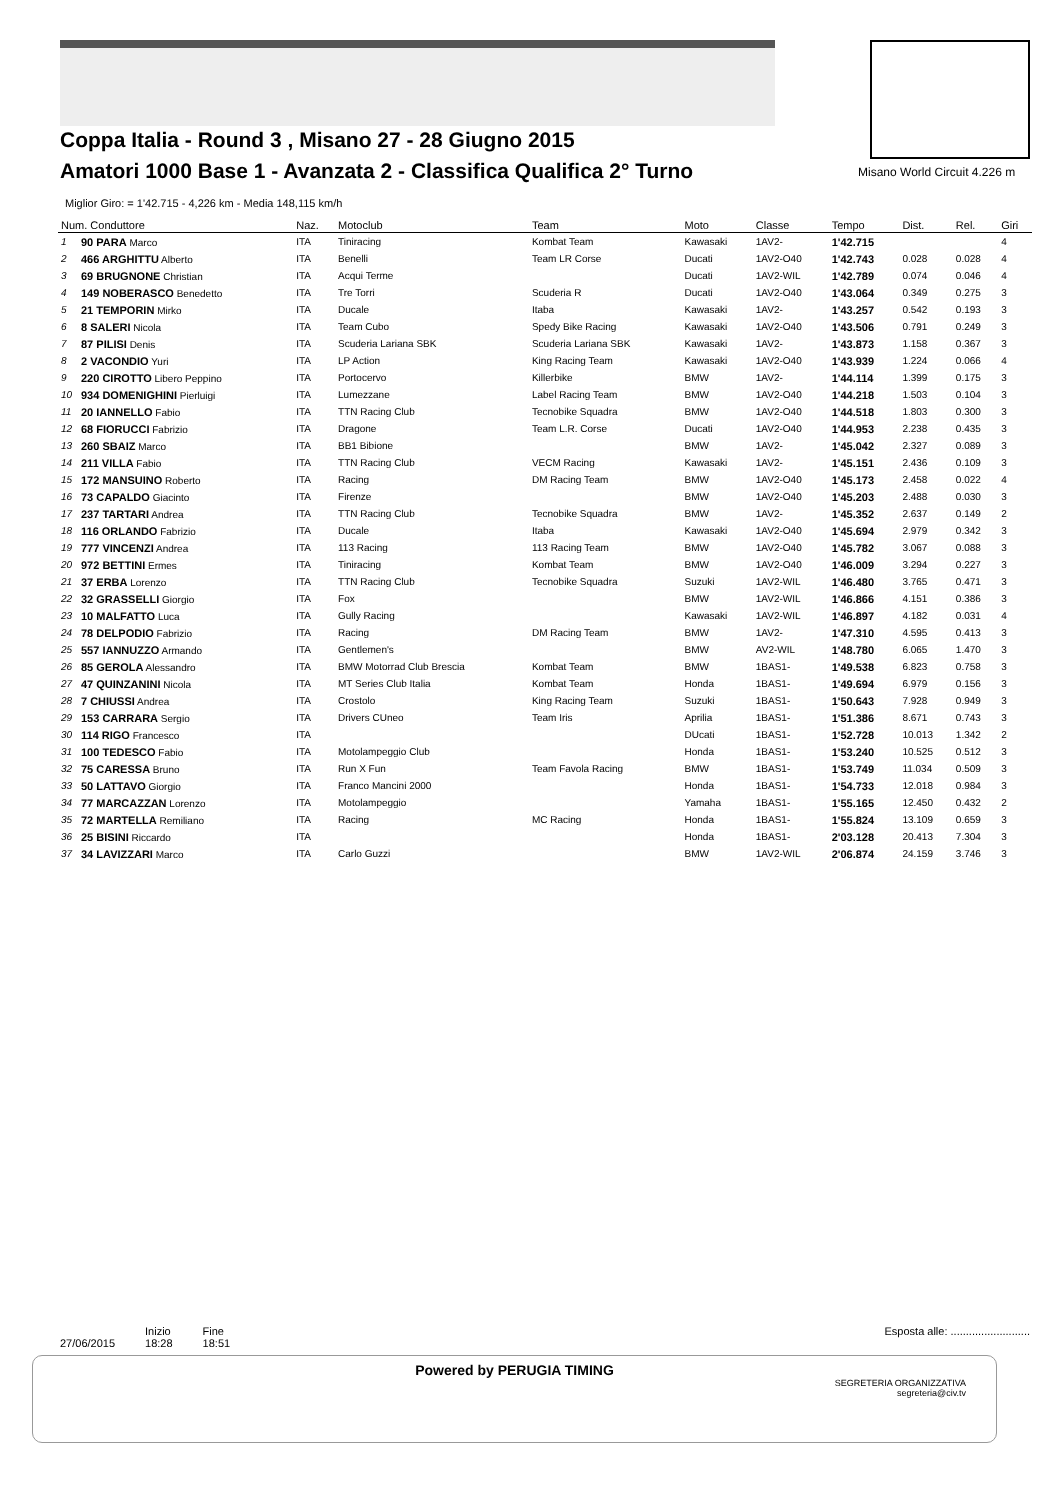Coppa Italia - Round 3 , Misano 27 - 28 Giugno 2015
Amatori 1000 Base 1 - Avanzata 2 - Classifica Qualifica 2° Turno
Misano World Circuit 4.226 m
Miglior Giro: = 1'42.715 - 4,226 km - Media 148,115 km/h
| Num. Conduttore | | Naz. | Motoclub | Team | Moto | Classe | Tempo | Dist. | Rel. | Giri |
| --- | --- | --- | --- | --- | --- | --- | --- | --- | --- | --- |
| 1 | 90 PARA Marco | ITA | Tiniracing | Kombat Team | Kawasaki | 1AV2- | 1'42.715 | | | 4 |
| 2 | 466 ARGHITTU Alberto | ITA | Benelli | Team LR Corse | Ducati | 1AV2-O40 | 1'42.743 | 0.028 | 0.028 | 4 |
| 3 | 69 BRUGNONE Christian | ITA | Acqui Terme | | Ducati | 1AV2-WIL | 1'42.789 | 0.074 | 0.046 | 4 |
| 4 | 149 NOBERASCO Benedetto | ITA | Tre Torri | Scuderia R | Ducati | 1AV2-O40 | 1'43.064 | 0.349 | 0.275 | 3 |
| 5 | 21 TEMPORIN Mirko | ITA | Ducale | Itaba | Kawasaki | 1AV2- | 1'43.257 | 0.542 | 0.193 | 3 |
| 6 | 8 SALERI Nicola | ITA | Team Cubo | Spedy Bike Racing | Kawasaki | 1AV2-O40 | 1'43.506 | 0.791 | 0.249 | 3 |
| 7 | 87 PILISI Denis | ITA | Scuderia Lariana SBK | Scuderia Lariana SBK | Kawasaki | 1AV2- | 1'43.873 | 1.158 | 0.367 | 3 |
| 8 | 2 VACONDIO Yuri | ITA | LP Action | King Racing Team | Kawasaki | 1AV2-O40 | 1'43.939 | 1.224 | 0.066 | 4 |
| 9 | 220 CIROTTO Libero Peppino | ITA | Portocervo | Killerbike | BMW | 1AV2- | 1'44.114 | 1.399 | 0.175 | 3 |
| 10 | 934 DOMENIGHINI Pierluigi | ITA | Lumezzane | Label Racing Team | BMW | 1AV2-O40 | 1'44.218 | 1.503 | 0.104 | 3 |
| 11 | 20 IANNELLO Fabio | ITA | TTN Racing Club | Tecnobike Squadra | BMW | 1AV2-O40 | 1'44.518 | 1.803 | 0.300 | 3 |
| 12 | 68 FIORUCCI Fabrizio | ITA | Dragone | Team L.R. Corse | Ducati | 1AV2-O40 | 1'44.953 | 2.238 | 0.435 | 3 |
| 13 | 260 SBAIZ Marco | ITA | BB1 Bibione | | BMW | 1AV2- | 1'45.042 | 2.327 | 0.089 | 3 |
| 14 | 211 VILLA Fabio | ITA | TTN Racing Club | VECM Racing | Kawasaki | 1AV2- | 1'45.151 | 2.436 | 0.109 | 3 |
| 15 | 172 MANSUINO Roberto | ITA | Racing | DM Racing Team | BMW | 1AV2-O40 | 1'45.173 | 2.458 | 0.022 | 4 |
| 16 | 73 CAPALDO Giacinto | ITA | Firenze | | BMW | 1AV2-O40 | 1'45.203 | 2.488 | 0.030 | 3 |
| 17 | 237 TARTARI Andrea | ITA | TTN Racing Club | Tecnobike Squadra | BMW | 1AV2- | 1'45.352 | 2.637 | 0.149 | 2 |
| 18 | 116 ORLANDO Fabrizio | ITA | Ducale | Itaba | Kawasaki | 1AV2-O40 | 1'45.694 | 2.979 | 0.342 | 3 |
| 19 | 777 VINCENZI Andrea | ITA | 113 Racing | 113 Racing Team | BMW | 1AV2-O40 | 1'45.782 | 3.067 | 0.088 | 3 |
| 20 | 972 BETTINI Ermes | ITA | Tiniracing | Kombat Team | BMW | 1AV2-O40 | 1'46.009 | 3.294 | 0.227 | 3 |
| 21 | 37 ERBA Lorenzo | ITA | TTN Racing Club | Tecnobike Squadra | Suzuki | 1AV2-WIL | 1'46.480 | 3.765 | 0.471 | 3 |
| 22 | 32 GRASSELLI Giorgio | ITA | Fox | | BMW | 1AV2-WIL | 1'46.866 | 4.151 | 0.386 | 3 |
| 23 | 10 MALFATTO Luca | ITA | Gully Racing | | Kawasaki | 1AV2-WIL | 1'46.897 | 4.182 | 0.031 | 4 |
| 24 | 78 DELPODIO Fabrizio | ITA | Racing | DM Racing Team | BMW | 1AV2- | 1'47.310 | 4.595 | 0.413 | 3 |
| 25 | 557 IANNUZZO Armando | ITA | Gentlemen's | | BMW | AV2-WIL | 1'48.780 | 6.065 | 1.470 | 3 |
| 26 | 85 GEROLA Alessandro | ITA | BMW Motorrad Club Brescia | Kombat Team | BMW | 1BAS1- | 1'49.538 | 6.823 | 0.758 | 3 |
| 27 | 47 QUINZANINI Nicola | ITA | MT Series Club Italia | Kombat Team | Honda | 1BAS1- | 1'49.694 | 6.979 | 0.156 | 3 |
| 28 | 7 CHIUSSI Andrea | ITA | Crostolo | King Racing Team | Suzuki | 1BAS1- | 1'50.643 | 7.928 | 0.949 | 3 |
| 29 | 153 CARRARA Sergio | ITA | Drivers CUneo | Team Iris | Aprilia | 1BAS1- | 1'51.386 | 8.671 | 0.743 | 3 |
| 30 | 114 RIGO Francesco | ITA | | | DUcati | 1BAS1- | 1'52.728 | 10.013 | 1.342 | 2 |
| 31 | 100 TEDESCO Fabio | ITA | Motolampeggio Club | | Honda | 1BAS1- | 1'53.240 | 10.525 | 0.512 | 3 |
| 32 | 75 CARESSA Bruno | ITA | Run X Fun | Team Favola Racing | BMW | 1BAS1- | 1'53.749 | 11.034 | 0.509 | 3 |
| 33 | 50 LATTAVO Giorgio | ITA | Franco Mancini 2000 | | Honda | 1BAS1- | 1'54.733 | 12.018 | 0.984 | 3 |
| 34 | 77 MARCAZZAN Lorenzo | ITA | Motolampeggio | | Yamaha | 1BAS1- | 1'55.165 | 12.450 | 0.432 | 2 |
| 35 | 72 MARTELLA Remiliano | ITA | Racing | MC Racing | Honda | 1BAS1- | 1'55.824 | 13.109 | 0.659 | 3 |
| 36 | 25 BISINI Riccardo | ITA | | | Honda | 1BAS1- | 2'03.128 | 20.413 | 7.304 | 3 |
| 37 | 34 LAVIZZARI Marco | ITA | Carlo Guzzi | | BMW | 1AV2-WIL | 2'06.874 | 24.159 | 3.746 | 3 |
27/06/2015 Inizio
18:28 Fine
18:51
Esposta alle: ..........................
Powered by PERUGIA TIMING
SEGRETERIA ORGANIZZATIVA
segreteria@civ.tv